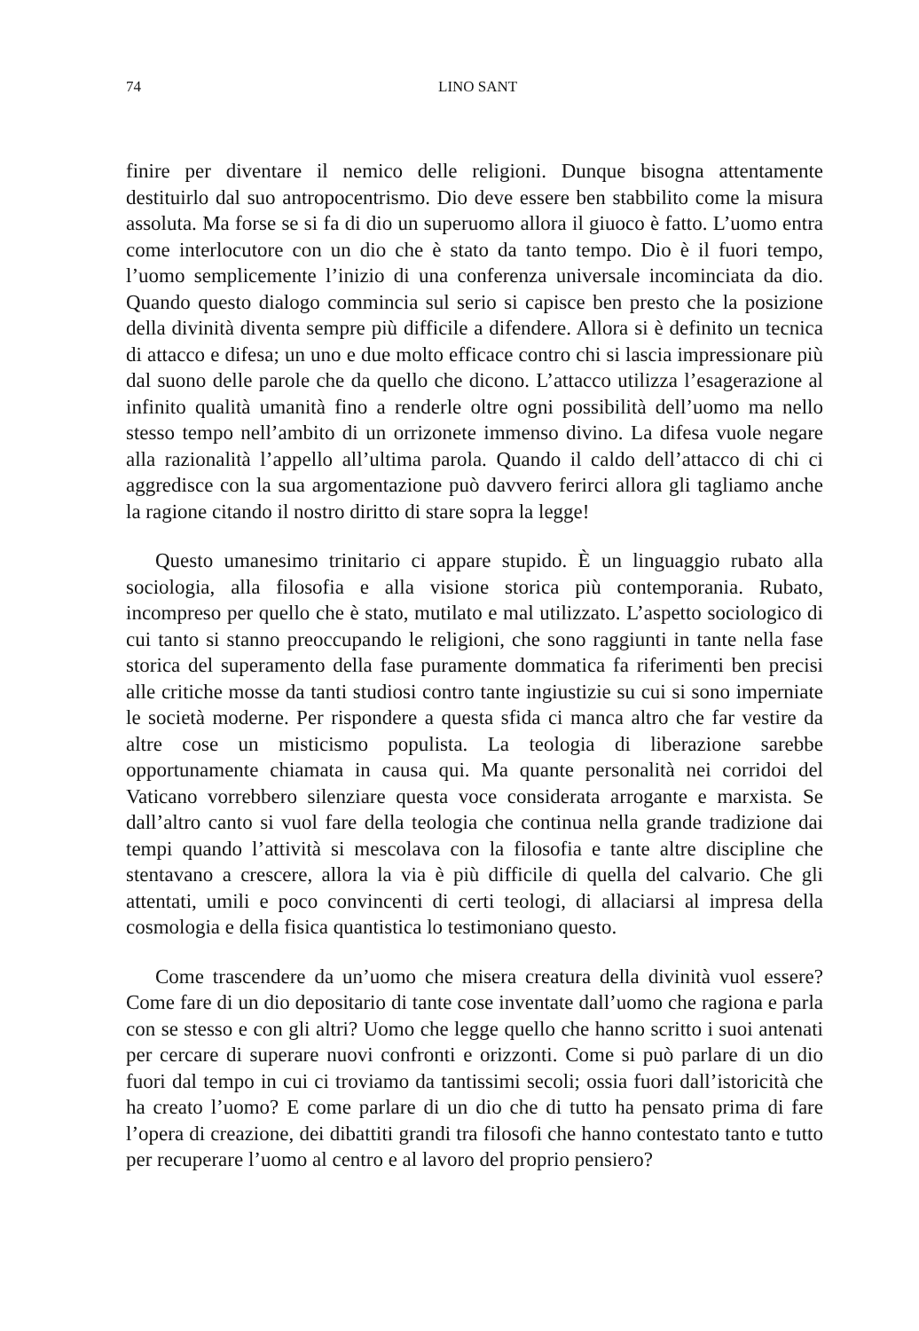74 LINO SANT
finire per diventare il nemico delle religioni. Dunque bisogna attentamente destituirlo dal suo antropocentrismo. Dio deve essere ben stabbilito come la misura assoluta. Ma forse se si fa di dio un superuomo allora il giuoco è fatto. L’uomo entra come interlocutore con un dio che è stato da tanto tempo. Dio è il fuori tempo, l’uomo semplicemente l’inizio di una conferenza universale incominciata da dio. Quando questo dialogo commincia sul serio si capisce ben presto che la posizione della divinità diventa sempre più difficile a difendere. Allora si è definito un tecnica di attacco e difesa; un uno e due molto efficace contro chi si lascia impressionare più dal suono delle parole che da quello che dicono. L’attacco utilizza l’esagerazione al infinito qualità umanità fino a renderle oltre ogni possibilità dell’uomo ma nello stesso tempo nell’ambito di un orrizonete immenso divino. La difesa vuole negare alla razionalità l’appello all’ultima parola. Quando il caldo dell’attacco di chi ci aggredisce con la sua argomentazione può davvero ferirci allora gli tagliamo anche la ragione citando il nostro diritto di stare sopra la legge!
Questo umanesimo trinitario ci appare stupido. È un linguaggio rubato alla sociologia, alla filosofia e alla visione storica più contemporania. Rubato, incompreso per quello che è stato, mutilato e mal utilizzato. L’aspetto sociologico di cui tanto si stanno preoccupando le religioni, che sono raggiunti in tante nella fase storica del superamento della fase puramente dommatica fa riferimenti ben precisi alle critiche mosse da tanti studiosi contro tante ingiustizie su cui si sono imperniate le società moderne. Per rispondere a questa sfida ci manca altro che far vestire da altre cose un misticismo populista. La teologia di liberazione sarebbe opportunamente chiamata in causa qui. Ma quante personalità nei corridoi del Vaticano vorrebbero silenziare questa voce considerata arrogante e marxista. Se dall’altro canto si vuol fare della teologia che continua nella grande tradizione dai tempi quando l’attività si mescolava con la filosofia e tante altre discipline che stentavano a crescere, allora la via è più difficile di quella del calvario. Che gli attentati, umili e poco convincenti di certi teologi, di allaciarsi al impresa della cosmologia e della fisica quantistica lo testimoniano questo.
Come trascendere da un’uomo che misera creatura della divinità vuol essere? Come fare di un dio depositario di tante cose inventate dall’uomo che ragiona e parla con se stesso e con gli altri? Uomo che legge quello che hanno scritto i suoi antenati per cercare di superare nuovi confronti e orizzonti. Come si può parlare di un dio fuori dal tempo in cui ci troviamo da tantissimi secoli; ossia fuori dall’istoricità che ha creato l’uomo? E come parlare di un dio che di tutto ha pensato prima di fare l’opera di creazione, dei dibattiti grandi tra filosofi che hanno contestato tanto e tutto per recuperare l’uomo al centro e al lavoro del proprio pensiero?